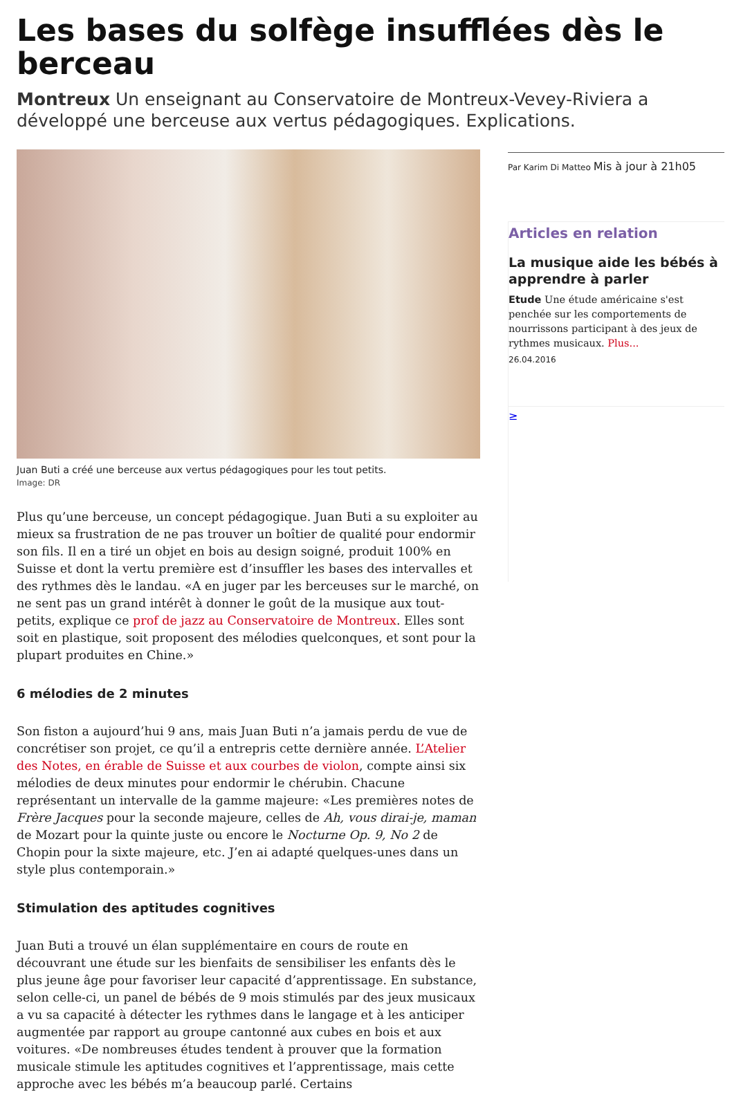Les bases du solfège insufflées dès le berceau
Montreux Un enseignant au Conservatoire de Montreux-Vevey-Riviera a développé une berceuse aux vertus pédagogiques. Explications.
Juan Buti a créé une berceuse aux vertus pédagogiques pour les tout petits.
Image: DR
Plus qu’une berceuse, un concept pédagogique. Juan Buti a su exploiter au mieux sa frustration de ne pas trouver un boîtier de qualité pour endormir son fils. Il en a tiré un objet en bois au design soigné, produit 100% en Suisse et dont la vertu première est d’insuffler les bases des intervalles et des rythmes dès le landau. «A en juger par les berceuses sur le marché, on ne sent pas un grand intérêt à donner le goût de la musique aux tout-petits, explique ce prof de jazz au Conservatoire de Montreux. Elles sont soit en plastique, soit proposent des mélodies quelconques, et sont pour la plupart produites en Chine.»
6 mélodies de 2 minutes
Son fiston a aujourd’hui 9 ans, mais Juan Buti n’a jamais perdu de vue de concrétiser son projet, ce qu’il a entrepris cette dernière année. L’Atelier des Notes, en érable de Suisse et aux courbes de violon, compte ainsi six mélodies de deux minutes pour endormir le chérubin. Chacune représentant un intervalle de la gamme majeure: «Les premières notes de Frère Jacques pour la seconde majeure, celles de Ah, vous dirai-je, maman de Mozart pour la quinte juste ou encore le Nocturne Op. 9, No 2 de Chopin pour la sixte majeure, etc. J’en ai adapté quelques-unes dans un style plus contemporain.»
Stimulation des aptitudes cognitives
Juan Buti a trouvé un élan supplémentaire en cours de route en découvrant une étude sur les bienfaits de sensibiliser les enfants dès le plus jeune âge pour favoriser leur capacité d’apprentissage. En substance, selon celle-ci, un panel de bébés de 9 mois stimulés par des jeux musicaux a vu sa capacité à détecter les rythmes dans le langage et à les anticiper augmentée par rapport au groupe cantonné aux cubes en bois et aux voitures. «De nombreuses études tendent à prouver que la formation musicale stimule les aptitudes cognitives et l’apprentissage, mais cette approche avec les bébés m’a beaucoup parlé. Certains
Par Karim Di Matteo Mis à jour à 21h05
Articles en relation
La musique aide les bébés à apprendre à parler
Etude Une étude américaine s'est penchée sur les comportements de nourrissons participant à des jeux de rythmes musicaux. Plus...
26.04.2016
≥